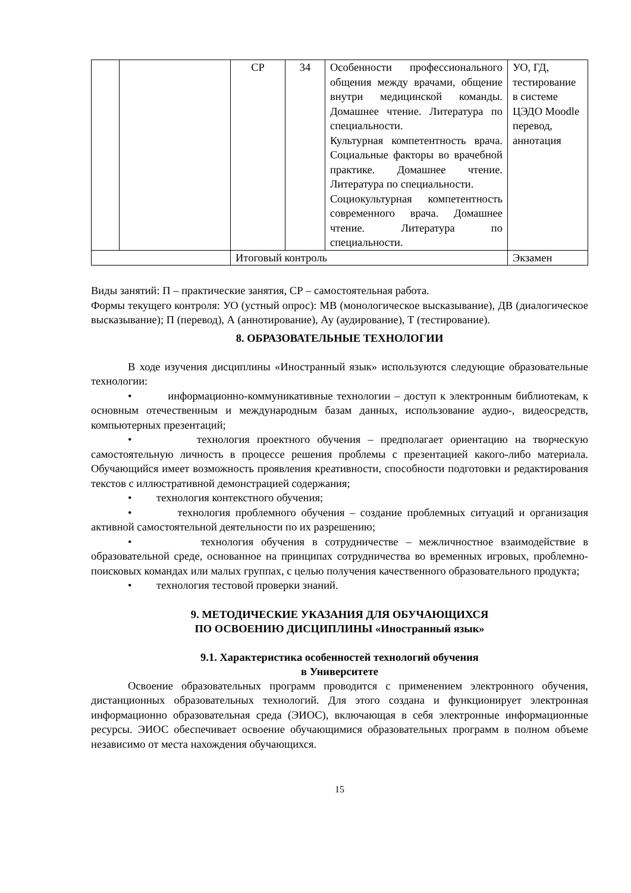| | | СР | 34 | Особенности профессионального общения между врачами, общение внутри медицинской команды. Домашнее чтение. Литература по специальности. Культурная компетентность врача. Социальные факторы во врачебной практике. Домашнее чтение. Литература по специальности. Социокультурная компетентность современного врача. Домашнее чтение. Литература по специальности. | УО, ГД, тестирование в системе ЦЭДО Moodle перевод, аннотация |
| | | Итоговый контроль | | | Экзамен |
Виды занятий: П – практические занятия, СР – самостоятельная работа.
Формы текущего контроля: УО (устный опрос): МВ (монологическое высказывание), ДВ (диалогическое высказывание); П (перевод), А (аннотирование), Ау (аудирование), Т (тестирование).
8. ОБРАЗОВАТЕЛЬНЫЕ ТЕХНОЛОГИИ
В ходе изучения дисциплины «Иностранный язык» используются следующие образовательные технологии:
• информационно-коммуникативные технологии – доступ к электронным библиотекам, к основным отечественным и международным базам данных, использование аудио-, видеосредств, компьютерных презентаций;
• технология проектного обучения – предполагает ориентацию на творческую самостоятельную личность в процессе решения проблемы с презентацией какого-либо материала. Обучающийся имеет возможность проявления креативности, способности подготовки и редактирования текстов с иллюстративной демонстрацией содержания;
• технология контекстного обучения;
• технология проблемного обучения – создание проблемных ситуаций и организация активной самостоятельной деятельности по их разрешению;
• технология обучения в сотрудничестве – межличностное взаимодействие в образовательной среде, основанное на принципах сотрудничества во временных игровых, проблемно-поисковых командах или малых группах, с целью получения качественного образовательного продукта;
• технология тестовой проверки знаний.
9. МЕТОДИЧЕСКИЕ УКАЗАНИЯ ДЛЯ ОБУЧАЮЩИХСЯ
ПО ОСВОЕНИЮ ДИСЦИПЛИНЫ «Иностранный язык»
9.1. Характеристика особенностей технологий обучения
в Университете
Освоение образовательных программ проводится с применением электронного обучения, дистанционных образовательных технологий. Для этого создана и функционирует электронная информационно образовательная среда (ЭИОС), включающая в себя электронные информационные ресурсы. ЭИОС обеспечивает освоение обучающимися образовательных программ в полном объеме независимо от места нахождения обучающихся.
15